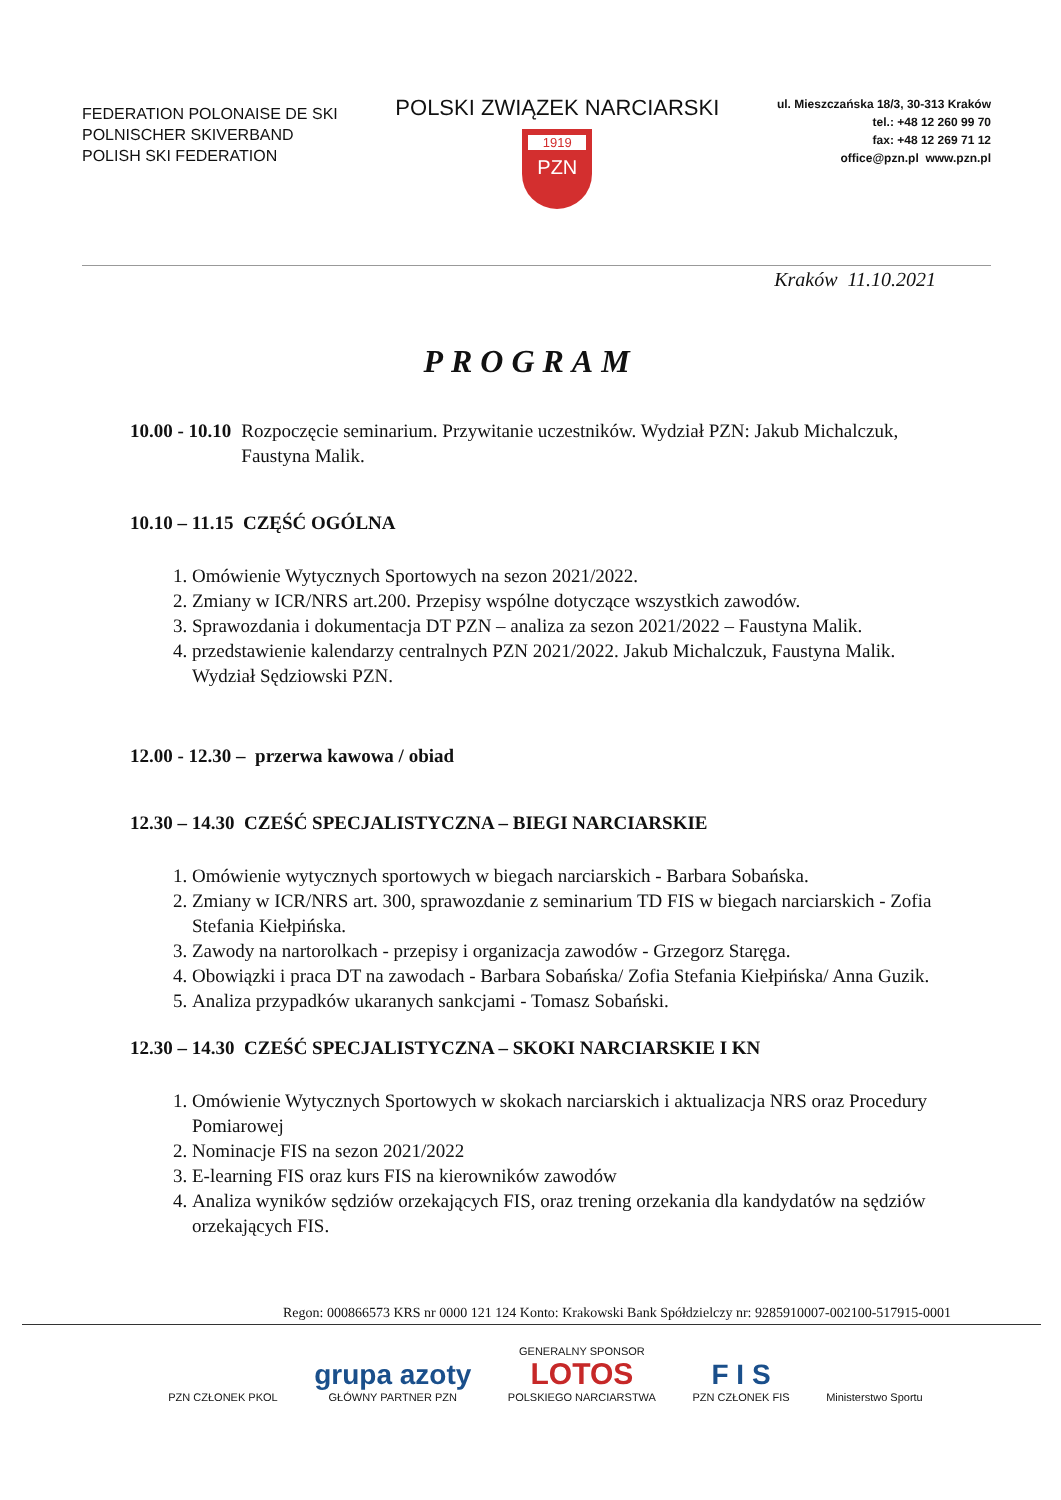FEDERATION POLONAISE DE SKI
POLNISCHER SKIVERBAND
POLISH SKI FEDERATION
POLSKI ZWIĄZEK NARCIARSKI
1919
PZN
ul. Mieszczańska 18/3, 30-313 Kraków
tel.: +48 12 260 99 70
fax: +48 12 269 71 12
office@pzn.pl www.pzn.pl
Kraków 11.10.2021
PROGRAM
10.00 - 10.10 Rozpoczęcie seminarium. Przywitanie uczestników. Wydział PZN: Jakub Michalczuk, Faustyna Malik.
10.10 – 11.15 CZĘŚĆ OGÓLNA
1. Omówienie Wytycznych Sportowych na sezon 2021/2022.
2. Zmiany w ICR/NRS art.200. Przepisy wspólne dotyczące wszystkich zawodów.
3. Sprawozdania i dokumentacja DT PZN – analiza za sezon 2021/2022 – Faustyna Malik.
4. przedstawienie kalendarzy centralnych PZN 2021/2022. Jakub Michalczuk, Faustyna Malik. Wydział Sędziowski PZN.
12.00 - 12.30 – przerwa kawowa / obiad
12.30 – 14.30 CZEŚĆ SPECJALISTYCZNA – BIEGI NARCIARSKIE
1. Omówienie wytycznych sportowych w biegach narciarskich - Barbara Sobańska.
2. Zmiany w ICR/NRS art. 300, sprawozdanie z seminarium TD FIS w biegach narciarskich - Zofia Stefania Kiełpińska.
3. Zawody na nartorolkach - przepisy i organizacja zawodów - Grzegorz Staręga.
4. Obowiązki i praca DT na zawodach - Barbara Sobańska/ Zofia Stefania Kiełpińska/ Anna Guzik.
5. Analiza przypadków ukaranych sankcjami - Tomasz Sobański.
12.30 – 14.30 CZEŚĆ SPECJALISTYCZNA – SKOKI NARCIARSKIE I KN
1. Omówienie Wytycznych Sportowych w skokach narciarskich i aktualizacja NRS oraz Procedury Pomiarowej
2. Nominacje FIS na sezon 2021/2022
3. E-learning FIS oraz kurs FIS na kierowników zawodów
4. Analiza wyników sędziów orzekających FIS, oraz trening orzekania dla kandydatów na sędziów orzekających FIS.
Regon: 000866573 KRS nr 0000 121 124 Konto: Krakowski Bank Spółdzielczy nr: 9285910007-002100-517915-0001
PZN CZŁONEK PKOL
grupa azoty
GŁÓWNY PARTNER PZN
GENERALNY SPONSOR
LOTOS
POLSKIEGO NARCIARSTWA
F I S
PZN CZŁONEK FIS
Ministerstwo Sportu